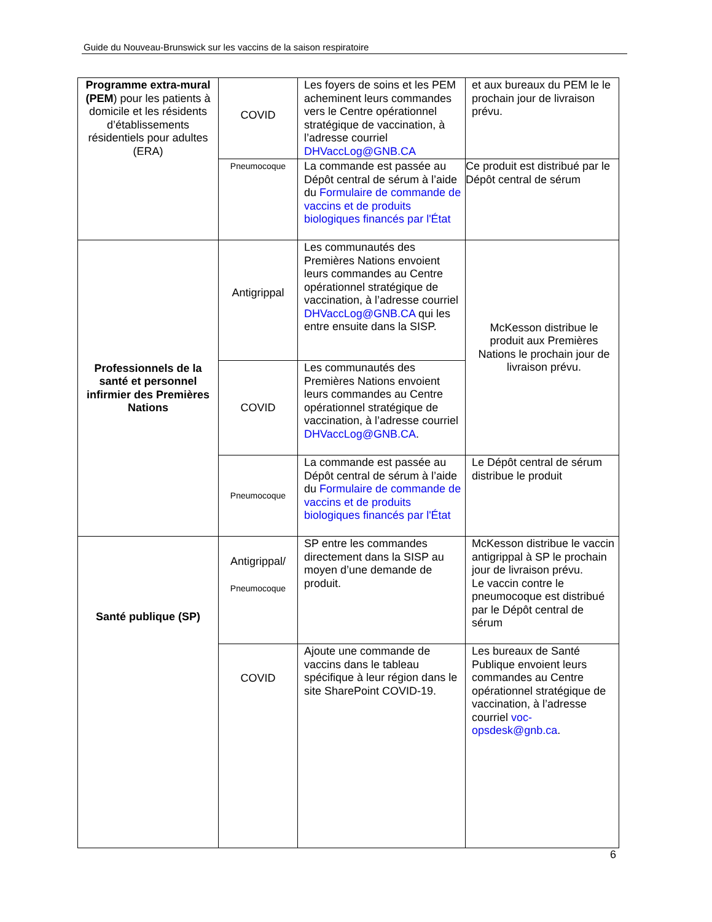Guide du Nouveau-Brunswick sur les vaccins de la saison respiratoire
| Programme extra-mural (PEM ) pour les patients à domicile et les résidents d’établissements résidentiels pour adultes (ERA) | COVID | Les foyers de soins et les PEM acheminent leurs commandes vers le Centre opérationnel stratégique de vaccination, à l’adresse courriel DHVaccLog@GNB.CA | et aux bureaux du PEM le le prochain jour de livraison prévu. |
| | Pneumocoque | La commande est passée au Dépôt central de sérum à l’aide du Formulaire de commande de vaccins et de produits biologiques financés par l'État | Ce produit est distribué par le Dépôt central de sérum |
| Professionnels de la santé et personnel infirmier des Premières Nations | Antigrippal | Les communautés des Premières Nations envoient leurs commandes au Centre opérationnel stratégique de vaccination, à l’adresse courriel DHVaccLog@GNB.CA qui les entre ensuite dans la SISP. | McKesson distribue le produit aux Premières Nations le prochain jour de livraison prévu. |
| | COVID | Les communautés des Premières Nations envoient leurs commandes au Centre opérationnel stratégique de vaccination, à l’adresse courriel DHVaccLog@GNB.CA . | |
| | Pneumocoque | La commande est passée au Dépôt central de sérum à l’aide du Formulaire de commande de vaccins et de produits biologiques financés par l'État | Le Dépôt central de sérum distribue le produit |
| Santé publique (SP) | Antigrippal/ Pneumocoque | SP entre les commandes directement dans la SISP au moyen d’une demande de produit. | McKesson distribue le vaccin antigrippal à SP le prochain jour de livraison prévu. Le vaccin contre le pneumocoque est distribué par le Dépôt central de sérum |
| | COVID | Ajoute une commande de vaccins dans le tableau spécifique à leur région dans le site SharePoint COVID-19. | Les bureaux de Santé Publique envoient leurs commandes au Centre opérationnel stratégique de vaccination, à l’adresse courriel voc-opsdesk@gnb.ca . |
6